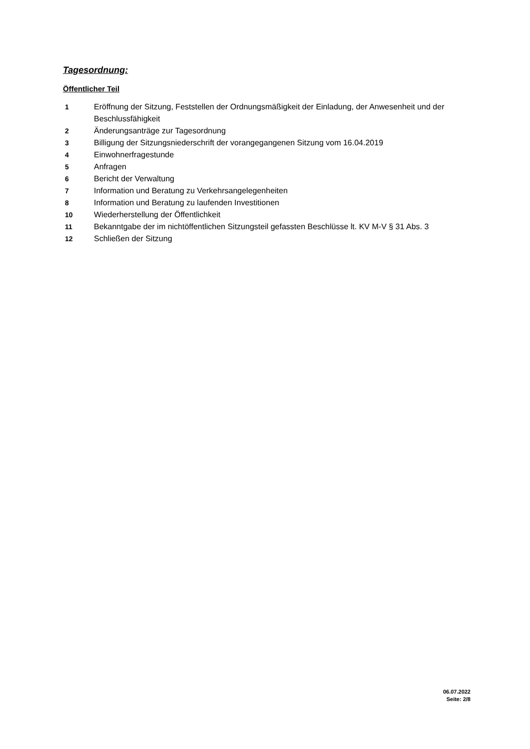Tagesordnung:
Öffentlicher Teil
| 1 | Eröffnung der Sitzung, Feststellen der Ordnungsmäßigkeit der Einladung, der Anwesenheit und der Beschlussfähigkeit |
| 2 | Änderungsanträge zur Tagesordnung |
| 3 | Billigung der Sitzungsniederschrift der vorangegangenen Sitzung vom 16.04.2019 |
| 4 | Einwohnerfragestunde |
| 5 | Anfragen |
| 6 | Bericht der Verwaltung |
| 7 | Information und Beratung zu Verkehrsangelegenheiten |
| 8 | Information und Beratung zu laufenden Investitionen |
| 10 | Wiederherstellung der Öffentlichkeit |
| 11 | Bekanntgabe der im nichtöffentlichen Sitzungsteil gefassten Beschlüsse lt. KV M-V § 31 Abs. 3 |
| 12 | Schließen der Sitzung |
06.07.2022
Seite: 2/8